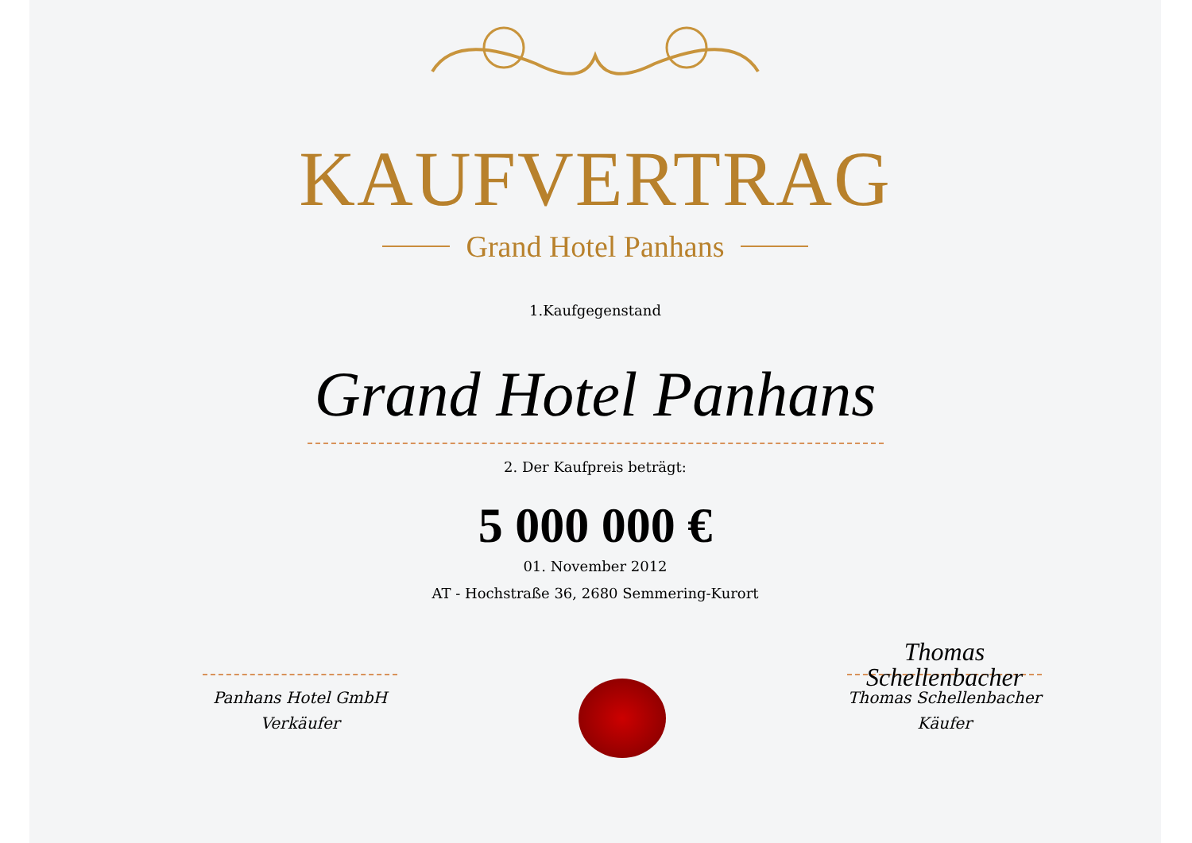KAUFVERTRAG
Grand Hotel Panhans
1.Kaufgegenstand
Grand Hotel Panhans
2. Der Kaufpreis beträgt:
5 000 000 €
01. November 2012
AT - Hochstraße 36, 2680 Semmering-Kurort
Panhans Hotel GmbH
Verkäufer
Thomas Schellenbacher
Thomas Schellenbacher
Käufer